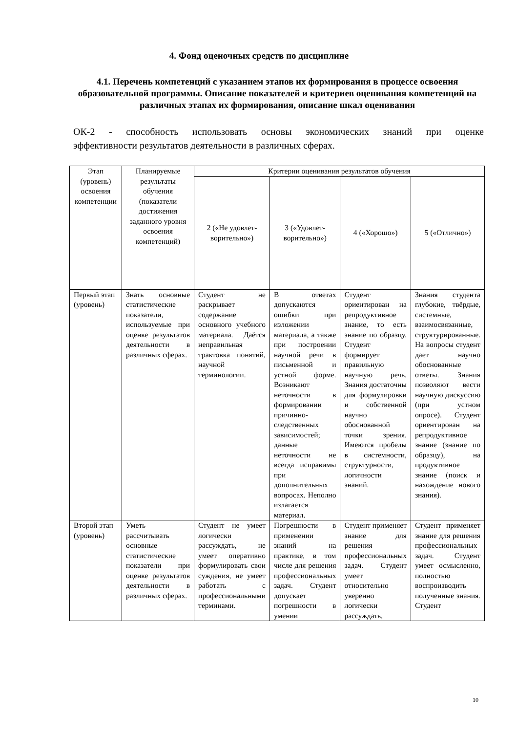4. Фонд оценочных средств по дисциплине
4.1. Перечень компетенций с указанием этапов их формирования в процессе освоения образовательной программы. Описание показателей и критериев оценивания компетенций на различных этапах их формирования, описание шкал оценивания
ОК-2 - способность использовать основы экономических знаний при оценке
эффективности результатов деятельности в различных сферах.
| Этап (уровень) освоения компетенции | Планируемые результаты обучения (показатели достижения заданного уровня освоения компетенций) | Критерии оценивания результатов обучения | | | |
| --- | --- | --- | --- | --- | --- |
| | | 2 («Не удовлет­ворительно») | 3 («Удовлет­ворительно») | 4 («Хорошо») | 5 («Отлично») |
| Первый этап (уровень) | Знать основные статистические показатели, используемые при оценке результатов деятельности в различных сферах. | Студент не раскрывает содержание основного учебного материала. Даётся неправильная трактовка понятий, научной терминологии. | В ответах допускаются ошибки при изложении материала, а также при построении научной речи в письменной и устной форме. Возникают неточности в формировании причинно-следственных зависимостей; данные неточности не всегда исправимы при дополнительных вопросах. Неполно излагается материал. | Студент ориентирован на репродуктивное знание, то есть знание по образцу. Студент формирует правильную научную речь. Знания достаточны для формулировки и собственной научно обоснованной точки зрения. Имеются пробелы в системности, структурности, логичности знаний. | Знания студента глубокие, твёрдые, системные, взаимосвязанные, структурированные. На вопросы студент дает научно обоснованные ответы. Знания позволяют вести научную дискуссию (при устном опросе). Студент ориентирован на репродуктивное знание (знание по образцу), на продуктивное знание (поиск и нахождение нового знания). |
| Второй этап (уровень) | Уметь рассчитывать основные статистические показатели при оценке результатов деятельности в различных сферах. | Студент не умеет логически рассуждать, не умеет оперативно формулировать свои суждения, не умеет работать с профессиональными терминами. | Погрешности в применении знаний на практике, в том числе для решения профессиональных задач. Студент допускает погрешности в умении | Студент применяет знание для решения профессиональных задач. Студент умеет относительно уверенно логически рассуждать, | Студент применяет знание для решения профессиональных задач. Студент умеет осмысленно, полностью воспроизводить полученные знания. Студент |
10